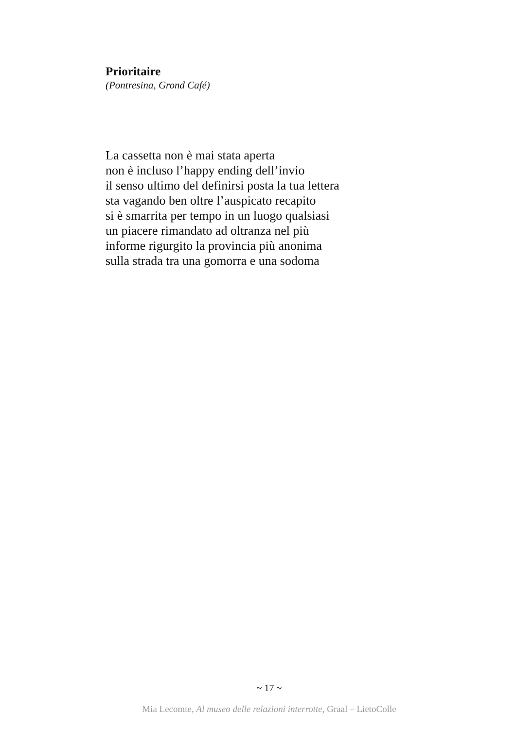Prioritaire
(Pontresina, Grond Café)
La cassetta non è mai stata aperta
non è incluso l’happy ending dell’invio
il senso ultimo del definirsi posta la tua lettera
sta vagando ben oltre l’auspicato recapito
si è smarrita per tempo in un luogo qualsiasi
un piacere rimandato ad oltranza nel più
informe rigurgito la provincia più anonima
sulla strada tra una gomorra e una sodoma
~ 17 ~
Mia Lecomte, Al museo delle relazioni interrotte, Graal – LietoColle